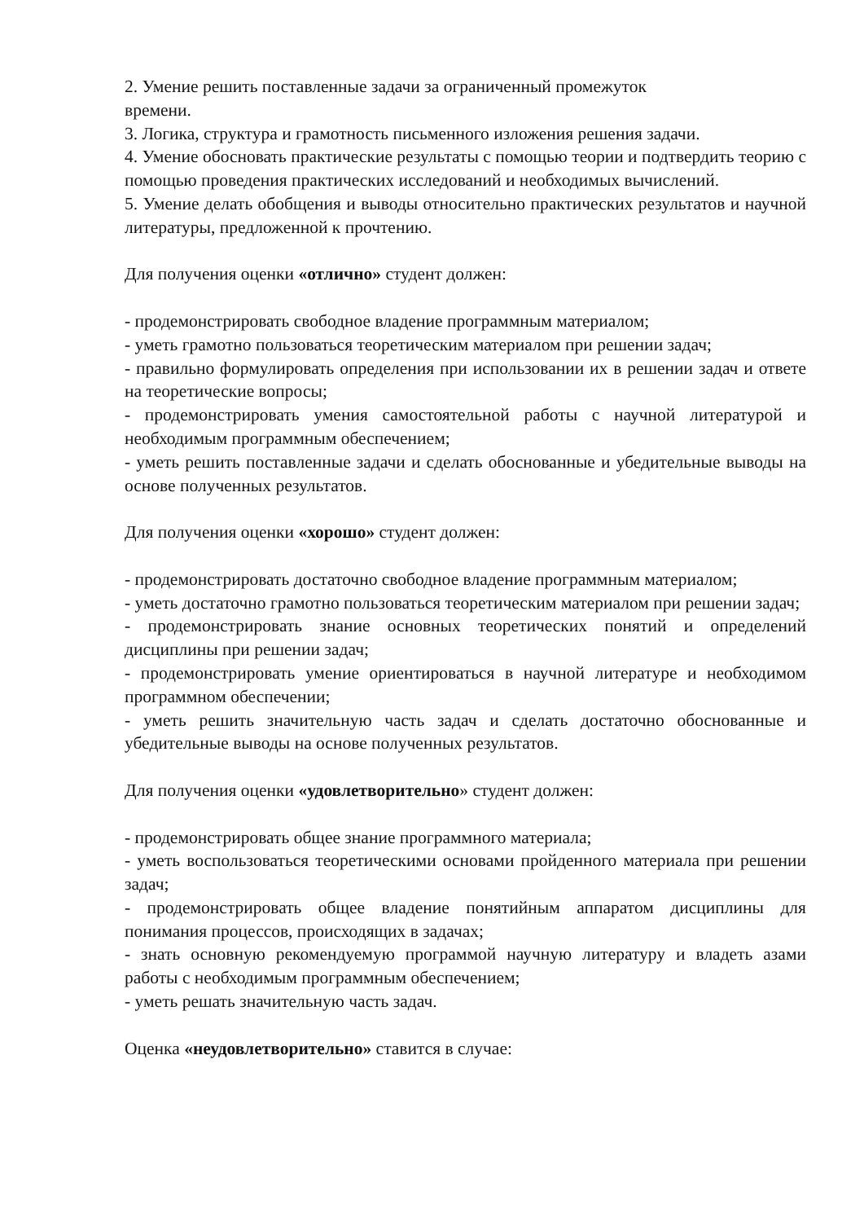2. Умение решить поставленные задачи за ограниченный промежуток
времени.
3. Логика, структура и грамотность письменного изложения решения задачи.
4. Умение обосновать практические результаты с помощью теории и подтвердить теорию с помощью проведения практических исследований и необходимых вычислений.
5. Умение делать обобщения и выводы относительно практических результатов и научной литературы, предложенной к прочтению.
Для получения оценки «отлично» студент должен:
- продемонстрировать свободное владение программным материалом;
- уметь грамотно пользоваться теоретическим материалом при решении задач;
- правильно формулировать определения при использовании их в решении задач и ответе на теоретические вопросы;
- продемонстрировать умения самостоятельной работы с научной литературой и необходимым программным обеспечением;
- уметь решить поставленные задачи и сделать обоснованные и убедительные выводы на основе полученных результатов.
Для получения оценки «хорошо» студент должен:
- продемонстрировать достаточно свободное владение программным материалом;
- уметь достаточно грамотно пользоваться теоретическим материалом при решении задач;
- продемонстрировать знание основных теоретических понятий и определений дисциплины при решении задач;
- продемонстрировать умение ориентироваться в научной литературе и необходимом программном обеспечении;
- уметь решить значительную часть задач и сделать достаточно обоснованные и убедительные выводы на основе полученных результатов.
Для получения оценки «удовлетворительно» студент должен:
- продемонстрировать общее знание программного материала;
- уметь воспользоваться теоретическими основами пройденного материала при решении задач;
- продемонстрировать общее владение понятийным аппаратом дисциплины для понимания процессов, происходящих в задачах;
- знать основную рекомендуемую программой научную литературу и владеть азами работы с необходимым программным обеспечением;
- уметь решать значительную часть задач.
Оценка «неудовлетворительно» ставится в случае: